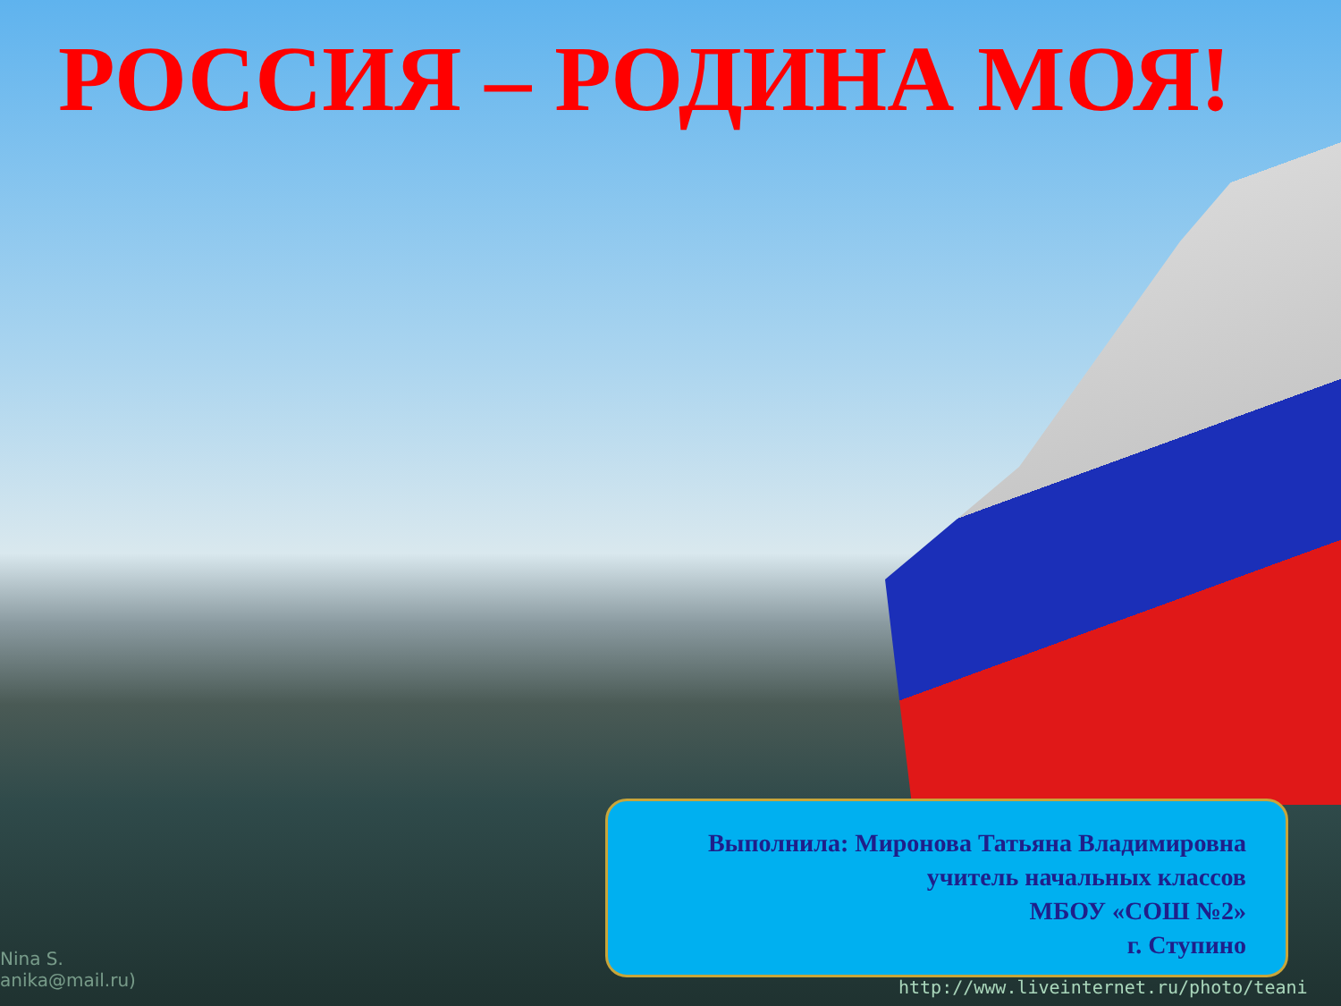РОССИЯ – РОДИНА МОЯ!
Выполнила: Миронова Татьяна Владимировна
учитель начальных классов
МБОУ «СОШ №2»
г. Ступино
Nina S.
anika@mail.ru)
http://www.liveinternet.ru/photo/teani